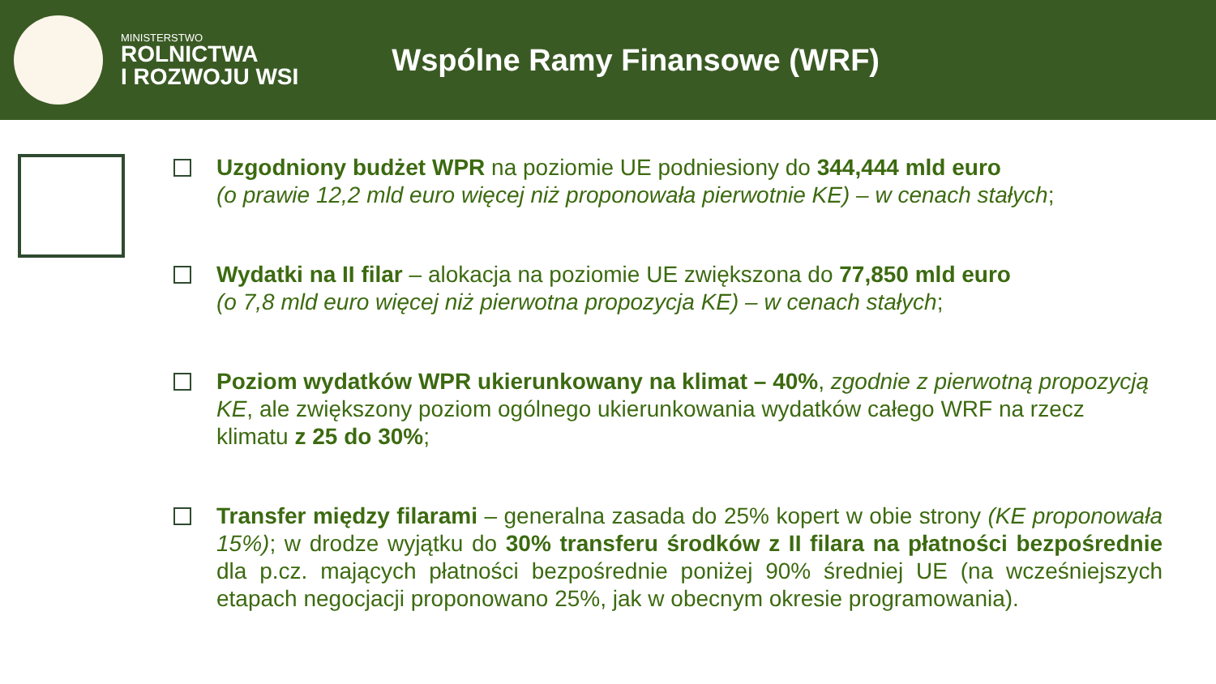MINISTERSTWO
ROLNICTWA
I ROZWOJU WSI
Wspólne Ramy Finansowe (WRF)
Uzgodniony budżet WPR na poziomie UE podniesiony do 344,444 mld euro
(o prawie 12,2 mld euro więcej niż proponowała pierwotnie KE) – w cenach stałych;
Wydatki na II filar – alokacja na poziomie UE zwiększona do 77,850 mld euro
(o 7,8 mld euro więcej niż pierwotna propozycja KE) – w cenach stałych;
Poziom wydatków WPR ukierunkowany na klimat – 40%, zgodnie z pierwotną propozycją KE, ale zwiększony poziom ogólnego ukierunkowania wydatków całego WRF na rzecz klimatu z 25 do 30%;
Transfer między filarami – generalna zasada do 25% kopert w obie strony (KE proponowała 15%); w drodze wyjątku do 30% transferu środków z II filara na płatności bezpośrednie dla p.cz. mających płatności bezpośrednie poniżej 90% średniej UE (na wcześniejszych etapach negocjacji proponowano 25%, jak w obecnym okresie programowania).